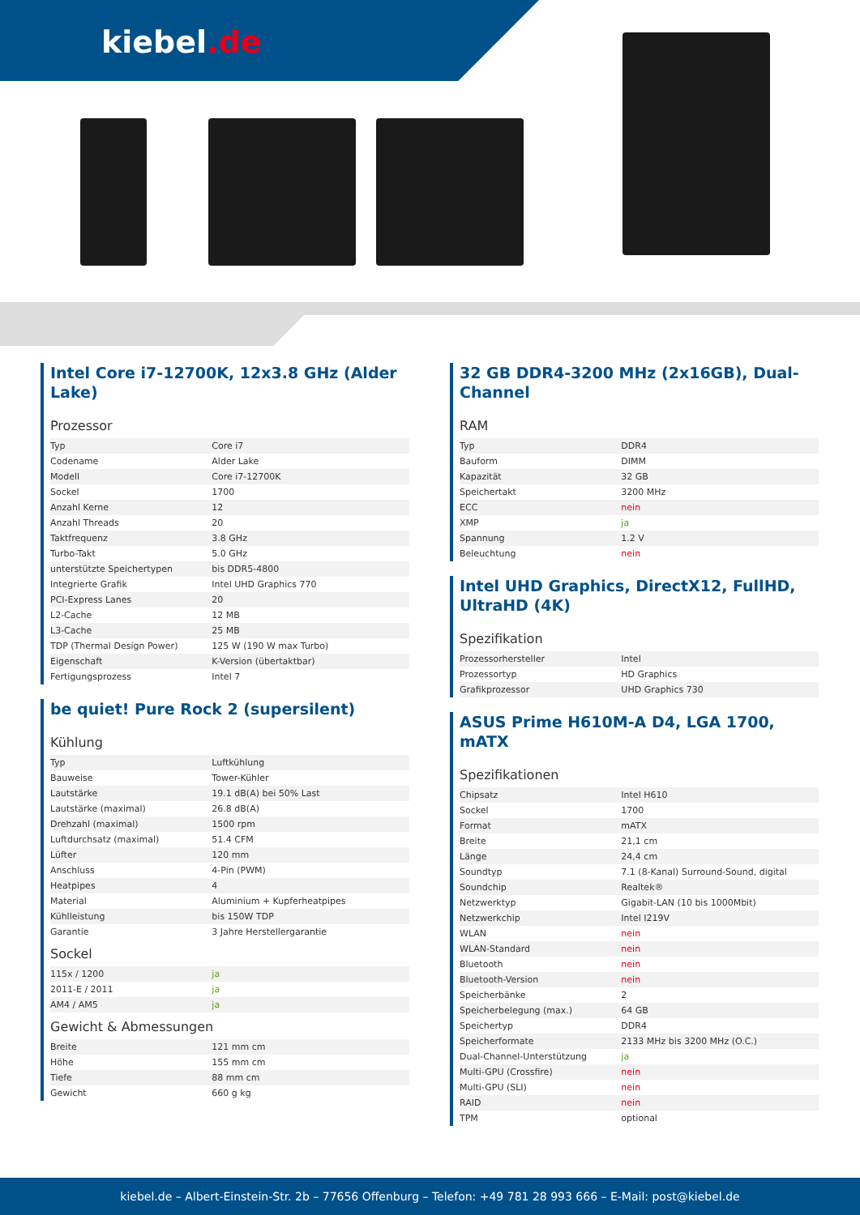kiebel.de
Intel Core i7-12700K, 12x3.8 GHz (Alder Lake)
Prozessor
| Typ | Core i7 |
| Codename | Alder Lake |
| Modell | Core i7-12700K |
| Sockel | 1700 |
| Anzahl Kerne | 12 |
| Anzahl Threads | 20 |
| Taktfrequenz | 3.8 GHz |
| Turbo-Takt | 5.0 GHz |
| unterstützte Speichertypen | bis DDR5-4800 |
| Integrierte Grafik | Intel UHD Graphics 770 |
| PCI-Express Lanes | 20 |
| L2-Cache | 12 MB |
| L3-Cache | 25 MB |
| TDP (Thermal Design Power) | 125 W (190 W max Turbo) |
| Eigenschaft | K-Version (übertaktbar) |
| Fertigungsprozess | Intel 7 |
be quiet! Pure Rock 2 (supersilent)
Kühlung
| Typ | Luftkühlung |
| Bauweise | Tower-Kühler |
| Lautstärke | 19.1 dB(A) bei 50% Last |
| Lautstärke (maximal) | 26.8 dB(A) |
| Drehzahl (maximal) | 1500 rpm |
| Luftdurchsatz (maximal) | 51.4 CFM |
| Lüfter | 120 mm |
| Anschluss | 4-Pin (PWM) |
| Heatpipes | 4 |
| Material | Aluminium + Kupferheatpipes |
| Kühlleistung | bis 150W TDP |
| Garantie | 3 Jahre Herstellergarantie |
Sockel
| 115x / 1200 | ja |
| 2011-E / 2011 | ja |
| AM4 / AM5 | ja |
Gewicht & Abmessungen
| Breite | 121 mm cm |
| Höhe | 155 mm cm |
| Tiefe | 88 mm cm |
| Gewicht | 660 g kg |
32 GB DDR4-3200 MHz (2x16GB), Dual-Channel
RAM
| Typ | DDR4 |
| Bauform | DIMM |
| Kapazität | 32 GB |
| Speichertakt | 3200 MHz |
| ECC | nein |
| XMP | ja |
| Spannung | 1.2 V |
| Beleuchtung | nein |
Intel UHD Graphics, DirectX12, FullHD, UltraHD (4K)
Spezifikation
| Prozessorhersteller | Intel |
| Prozessortyp | HD Graphics |
| Grafikprozessor | UHD Graphics 730 |
ASUS Prime H610M-A D4, LGA 1700, mATX
Spezifikationen
| Chipsatz | Intel H610 |
| Sockel | 1700 |
| Format | mATX |
| Breite | 21,1 cm |
| Länge | 24,4 cm |
| Soundtyp | 7.1 (8-Kanal) Surround-Sound, digital |
| Soundchip | Realtek® |
| Netzwerktyp | Gigabit-LAN (10 bis 1000Mbit) |
| Netzwerkchip | Intel I219V |
| WLAN | nein |
| WLAN-Standard | nein |
| Bluetooth | nein |
| Bluetooth-Version | nein |
| Speicherbänke | 2 |
| Speicherbelegung (max.) | 64 GB |
| Speichertyp | DDR4 |
| Speicherformate | 2133 MHz bis 3200 MHz (O.C.) |
| Dual-Channel-Unterstützung | ja |
| Multi-GPU (Crossfire) | nein |
| Multi-GPU (SLI) | nein |
| RAID | nein |
| TPM | optional |
kiebel.de – Albert-Einstein-Str. 2b – 77656 Offenburg – Telefon: +49 781 28 993 666 – E-Mail: post@kiebel.de